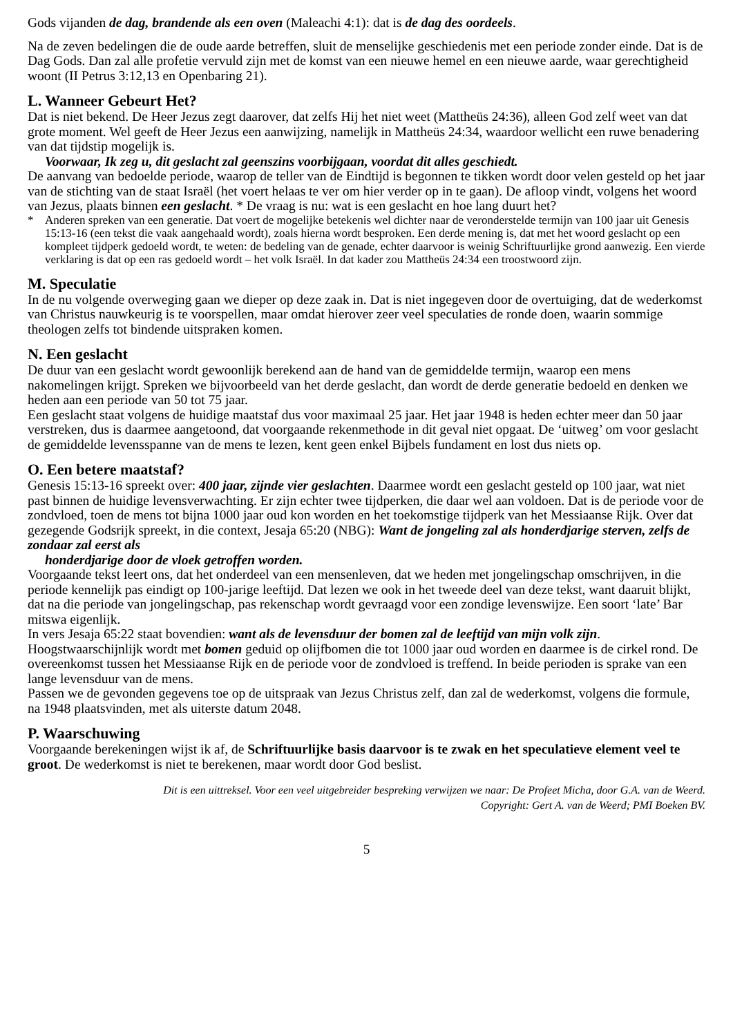Gods vijanden de dag, brandende als een oven (Maleachi 4:1): dat is de dag des oordeels.
Na de zeven bedelingen die de oude aarde betreffen, sluit de menselijke geschiedenis met een periode zonder einde. Dat is de Dag Gods. Dan zal alle profetie vervuld zijn met de komst van een nieuwe hemel en een nieuwe aarde, waar gerechtigheid woont (II Petrus 3:12,13 en Openbaring 21).
L. Wanneer Gebeurt Het?
Dat is niet bekend. De Heer Jezus zegt daarover, dat zelfs Hij het niet weet (Mattheüs 24:36), alleen God zelf weet van dat grote moment. Wel geeft de Heer Jezus een aanwijzing, namelijk in Mattheüs 24:34, waardoor wellicht een ruwe benadering van dat tijdstip mogelijk is.
Voorwaar, Ik zeg u, dit geslacht zal geenszins voorbijgaan, voordat dit alles geschiedt.
De aanvang van bedoelde periode, waarop de teller van de Eindtijd is begonnen te tikken wordt door velen gesteld op het jaar van de stichting van de staat Israël (het voert helaas te ver om hier verder op in te gaan). De afloop vindt, volgens het woord van Jezus, plaats binnen een geslacht. * De vraag is nu: wat is een geslacht en hoe lang duurt het?
* Anderen spreken van een generatie. Dat voert de mogelijke betekenis wel dichter naar de veronderstelde termijn van 100 jaar uit Genesis 15:13-16 (een tekst die vaak aangehaald wordt), zoals hierna wordt besproken. Een derde mening is, dat met het woord geslacht op een kompleet tijdperk gedoeld wordt, te weten: de bedeling van de genade, echter daarvoor is weinig Schriftuurlijke grond aanwezig. Een vierde verklaring is dat op een ras gedoeld wordt – het volk Israël. In dat kader zou Mattheüs 24:34 een troostwoord zijn.
M. Speculatie
In de nu volgende overweging gaan we dieper op deze zaak in. Dat is niet ingegeven door de overtuiging, dat de wederkomst van Christus nauwkeurig is te voorspellen, maar omdat hierover zeer veel speculaties de ronde doen, waarin sommige theologen zelfs tot bindende uitspraken komen.
N. Een geslacht
De duur van een geslacht wordt gewoonlijk berekend aan de hand van de gemiddelde termijn, waarop een mens nakomelingen krijgt. Spreken we bijvoorbeeld van het derde geslacht, dan wordt de derde generatie bedoeld en denken we heden aan een periode van 50 tot 75 jaar.
Een geslacht staat volgens de huidige maatstaf dus voor maximaal 25 jaar. Het jaar 1948 is heden echter meer dan 50 jaar verstreken, dus is daarmee aangetoond, dat voorgaande rekenmethode in dit geval niet opgaat. De ‘uitweg’ om voor geslacht de gemiddelde levensspanne van de mens te lezen, kent geen enkel Bijbels fundament en lost dus niets op.
O. Een betere maatstaf?
Genesis 15:13-16 spreekt over: 400 jaar, zijnde vier geslachten. Daarmee wordt een geslacht gesteld op 100 jaar, wat niet past binnen de huidige levensverwachting. Er zijn echter twee tijdperken, die daar wel aan voldoen. Dat is de periode voor de zondvloed, toen de mens tot bijna 1000 jaar oud kon worden en het toekomstige tijdperk van het Messiaanse Rijk. Over dat gezegende Godsrijk spreekt, in die context, Jesaja 65:20 (NBG): Want de jongeling zal als honderdjarige sterven, zelfs de zondaar zal eerst als
honderdjarige door de vloek getroffen worden.
Voorgaande tekst leert ons, dat het onderdeel van een mensenleven, dat we heden met jongelingschap omschrijven, in die periode kennelijk pas eindigt op 100-jarige leeftijd. Dat lezen we ook in het tweede deel van deze tekst, want daaruit blijkt, dat na die periode van jongelingschap, pas rekenschap wordt gevraagd voor een zondige levenswijze. Een soort ‘late’ Bar mitswa eigenlijk.
In vers Jesaja 65:22 staat bovendien: want als de levensduur der bomen zal de leeftijd van mijn volk zijn. Hoogstwaarschijnlijk wordt met bomen geduid op olijfbomen die tot 1000 jaar oud worden en daarmee is de cirkel rond. De overeenkomst tussen het Messiaanse Rijk en de periode voor de zondvloed is treffend. In beide perioden is sprake van een lange levensduur van de mens.
Passen we de gevonden gegevens toe op de uitspraak van Jezus Christus zelf, dan zal de wederkomst, volgens die formule, na 1948 plaatsvinden, met als uiterste datum 2048.
P. Waarschuwing
Voorgaande berekeningen wijst ik af, de Schriftuurlijke basis daarvoor is te zwak en het speculatieve element veel te groot. De wederkomst is niet te berekenen, maar wordt door God beslist.
Dit is een uittreksel. Voor een veel uitgebreider bespreking verwijzen we naar: De Profeet Micha, door G.A. van de Weerd.
Copyright: Gert A. van de Weerd; PMI Boeken BV.
5